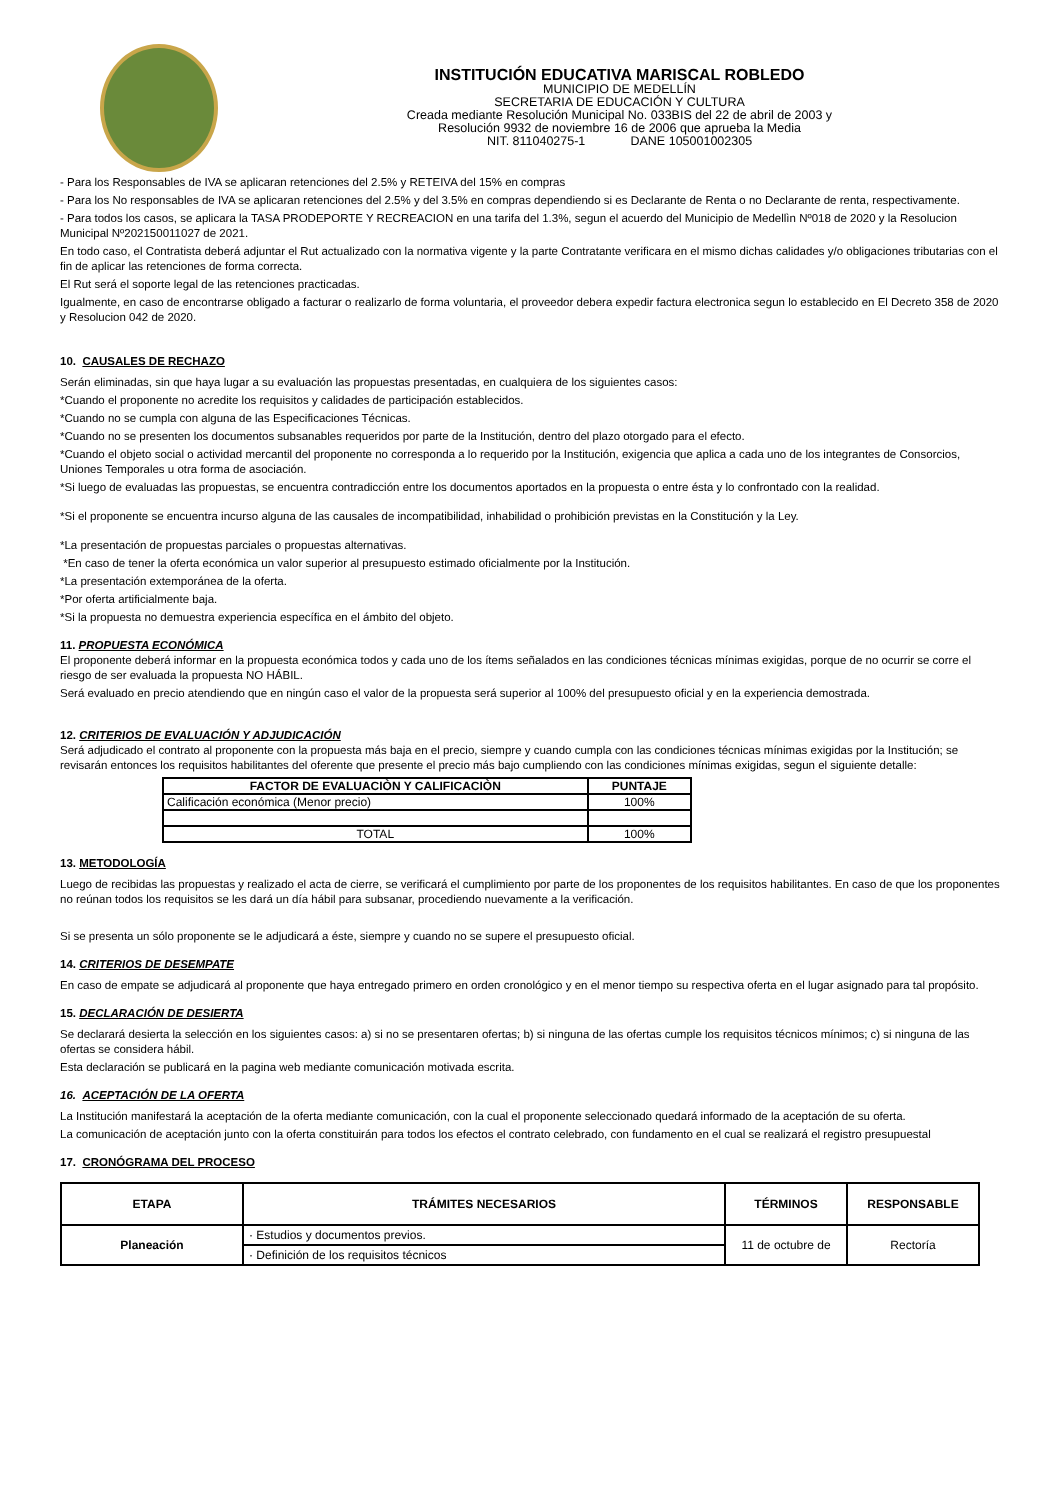INSTITUCIÓN EDUCATIVA MARISCAL ROBLEDO
MUNICIPIO DE MEDELLÍN
SECRETARIA DE EDUCACIÓN Y CULTURA
Creada mediante Resolución Municipal No. 033BIS del 22 de abril de 2003 y
Resolución 9932 de noviembre 16 de 2006 que aprueba la Media
NIT. 811040275-1 DANE 105001002305
- Para los Responsables de IVA se aplicaran retenciones del 2.5% y RETEIVA del 15% en compras
- Para los No responsables de IVA se aplicaran retenciones del 2.5% y del 3.5% en compras dependiendo si es Declarante de Renta o no Declarante de renta, respectivamente.
- Para todos los casos, se aplicara la TASA PRODEPORTE Y RECREACION en una tarifa del 1.3%, segun el acuerdo del Municipio de Medellìn Nº018 de 2020 y la Resolucion Municipal Nº202150011027 de 2021.
En todo caso, el Contratista deberá adjuntar el Rut actualizado con la normativa vigente y la parte Contratante verificara en el mismo dichas calidades y/o obligaciones tributarias con el fin de aplicar las retenciones de forma correcta.
El Rut será el soporte legal de las retenciones practicadas.
Igualmente, en caso de encontrarse obligado a facturar o realizarlo de forma voluntaria, el proveedor debera expedir factura electronica segun lo establecido en El Decreto 358 de 2020 y Resolucion 042 de 2020.
10. CAUSALES DE RECHAZO
Serán eliminadas, sin que haya lugar a su evaluación las propuestas presentadas, en cualquiera de los siguientes casos:
*Cuando el proponente no acredite los requisitos y calidades de participación establecidos.
*Cuando no se cumpla con alguna de las Especificaciones Técnicas.
*Cuando no se presenten los documentos subsanables requeridos por parte de la Institución, dentro del plazo otorgado para el efecto.
*Cuando el objeto social o actividad mercantil del proponente no corresponda a lo requerido por la Institución, exigencia que aplica a cada uno de los integrantes de Consorcios, Uniones Temporales u otra forma de asociación.
*Si luego de evaluadas las propuestas, se encuentra contradicción entre los documentos aportados en la propuesta o entre ésta y lo confrontado con la realidad.
*Si el proponente se encuentra incurso alguna de las causales de incompatibilidad, inhabilidad o prohibición previstas en la Constitución y la Ley.
*La presentación de propuestas parciales o propuestas alternativas.
*En caso de tener la oferta económica un valor superior al presupuesto estimado oficialmente por la Institución.
*La presentación extemporánea de la oferta.
*Por oferta artificialmente baja.
*Si la propuesta no demuestra experiencia específica en el ámbito del objeto.
11. PROPUESTA ECONÓMICA
El proponente deberá informar en la propuesta económica todos y cada uno de los ítems señalados en las condiciones técnicas mínimas exigidas, porque de no ocurrir se corre el riesgo de ser evaluada la propuesta NO HÁBIL.
Será evaluado en precio atendiendo que en ningún caso el valor de la propuesta será superior al 100% del presupuesto oficial y en la experiencia demostrada.
12. CRITERIOS DE EVALUACIÓN Y ADJUDICACIÓN
Será adjudicado el contrato al proponente con la propuesta más baja en el precio, siempre y cuando cumpla con las condiciones técnicas mínimas exigidas por la Institución; se revisarán entonces los requisitos habilitantes del oferente que presente el precio más bajo cumpliendo con las condiciones mínimas exigidas, segun el siguiente detalle:
| FACTOR DE EVALUACIÒN Y CALIFICACIÒN | PUNTAJE |
| --- | --- |
| Calificación económica (Menor precio) | 100% |
| TOTAL | 100% |
13. METODOLOGÍA
Luego de recibidas las propuestas y realizado el acta de cierre, se verificará el cumplimiento por parte de los proponentes de los requisitos habilitantes. En caso de que los proponentes no reúnan todos los requisitos se les dará un día hábil para subsanar, procediendo nuevamente a la verificación.
Si se presenta un sólo proponente se le adjudicará a éste, siempre y cuando no se supere el presupuesto oficial.
14. CRITERIOS DE DESEMPATE
En caso de empate se adjudicará al proponente que haya entregado primero en orden cronológico y en el menor tiempo su respectiva oferta en el lugar asignado para tal propósito.
15. DECLARACIÓN DE DESIERTA
Se declarará desierta la selección en los siguientes casos: a) si no se presentaren ofertas; b) si ninguna de las ofertas cumple los requisitos técnicos mínimos; c) si ninguna de las ofertas se considera hábil.
Esta declaración se publicará en la pagina web mediante comunicación motivada escrita.
16. ACEPTACIÓN DE LA OFERTA
La Institución manifestará la aceptación de la oferta mediante comunicación, con la cual el proponente seleccionado quedará informado de la aceptación de su oferta.
La comunicación de aceptación junto con la oferta constituirán para todos los efectos el contrato celebrado, con fundamento en el cual se realizará el registro presupuestal
17. CRONÓGRAMA DEL PROCESO
| ETAPA | TRÁMITES NECESARIOS | TÉRMINOS | RESPONSABLE |
| --- | --- | --- | --- |
| Planeación | · Estudios y documentos previos. | 11 de octubre de | Rectoría |
| | · Definición de los requisitos técnicos | | |